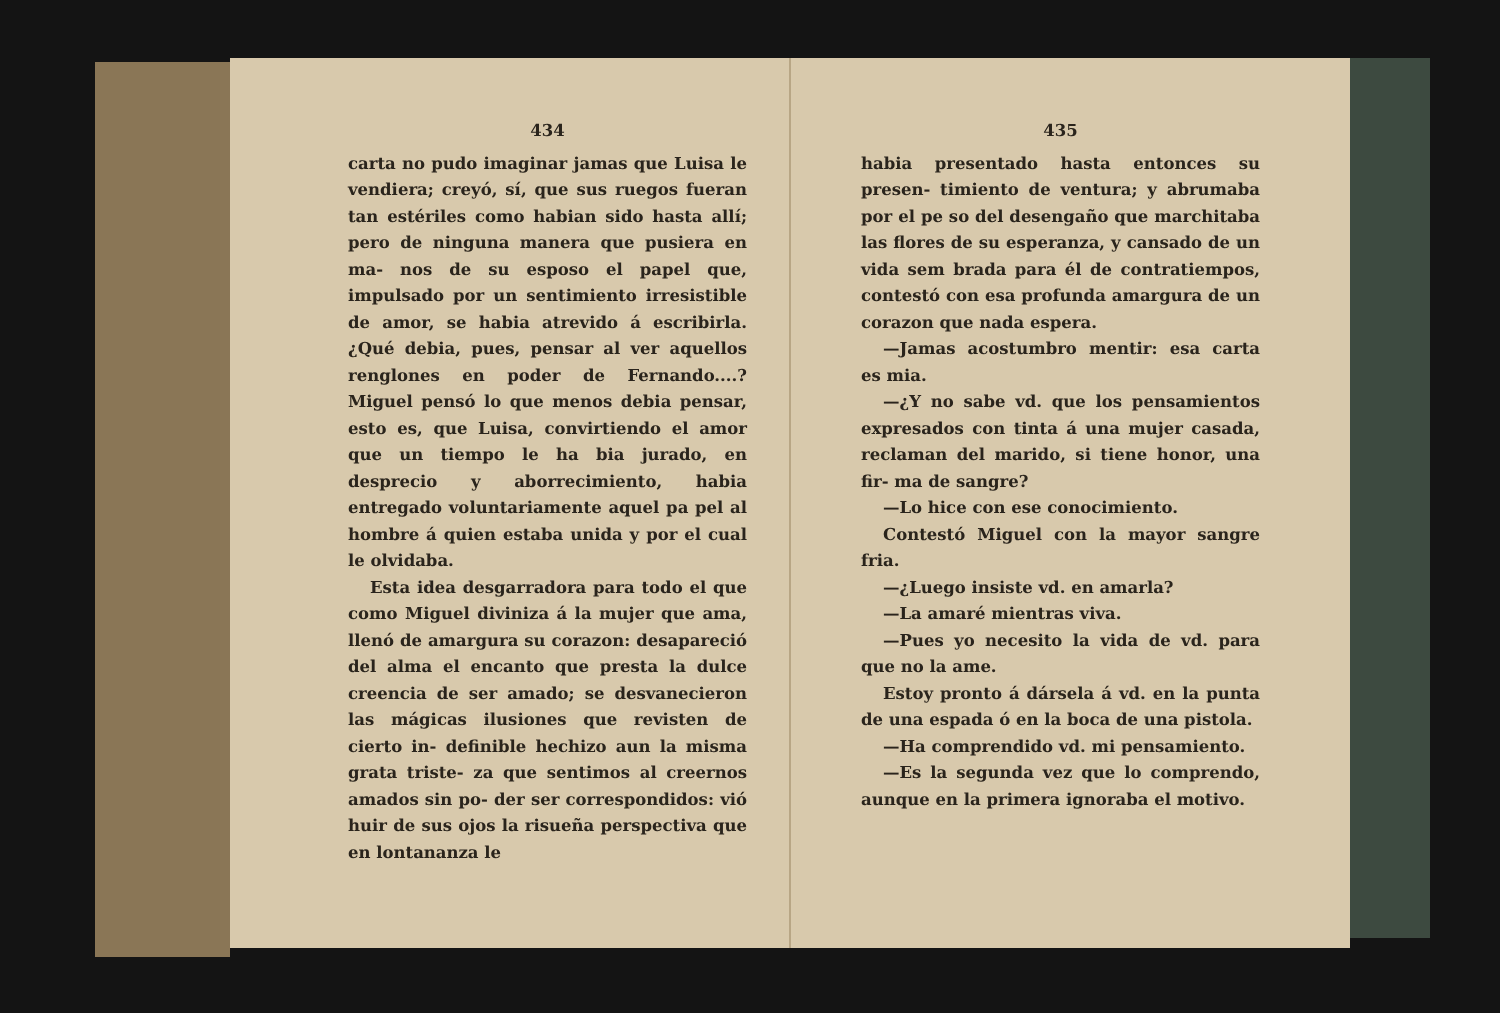434
carta no pudo imaginar jamas que Luisa le vendiera; creyó, sí, que sus ruegos fueran tan estériles como habian sido hasta allí; pero de ninguna manera que pusiera en ma- nos de su esposo el papel que, impulsado por un sentimiento irresistible de amor, se habia atrevido á escribirla. ¿Qué debia, pues, pensar al ver aquellos renglones en poder de Fernando....? Miguel pensó lo que menos debia pensar, esto es, que Luisa, convirtiendo el amor que un tiempo le ha bia jurado, en desprecio y aborrecimiento, habia entregado voluntariamente aquel pa pel al hombre á quien estaba unida y por el cual le olvidaba.
Esta idea desgarradora para todo el que como Miguel diviniza á la mujer que ama, llenó de amargura su corazon: desapareció del alma el encanto que presta la dulce creencia de ser amado; se desvanecieron las mágicas ilusiones que revisten de cierto in- definible hechizo aun la misma grata triste- za que sentimos al creernos amados sin po- der ser correspondidos: vió huir de sus ojos la risueña perspectiva que en lontananza le
435
habia presentado hasta entonces su presen- timiento de ventura; y abrumaba por el pe so del desengaño que marchitaba las flores de su esperanza, y cansado de un vida sem brada para él de contratiempos, contestó con esa profunda amargura de un corazon que nada espera.
—Jamas acostumbro mentir: esa carta es mia.
—¿Y no sabe vd. que los pensamientos expresados con tinta á una mujer casada, reclaman del marido, si tiene honor, una fir- ma de sangre?
—Lo hice con ese conocimiento.
Contestó Miguel con la mayor sangre fria.
—¿Luego insiste vd. en amarla?
—La amaré mientras viva.
—Pues yo necesito la vida de vd. para que no la ame.
Estoy pronto á dársela á vd. en la punta de una espada ó en la boca de una pistola.
—Ha comprendido vd. mi pensamiento.
—Es la segunda vez que lo comprendo, aunque en la primera ignoraba el motivo.